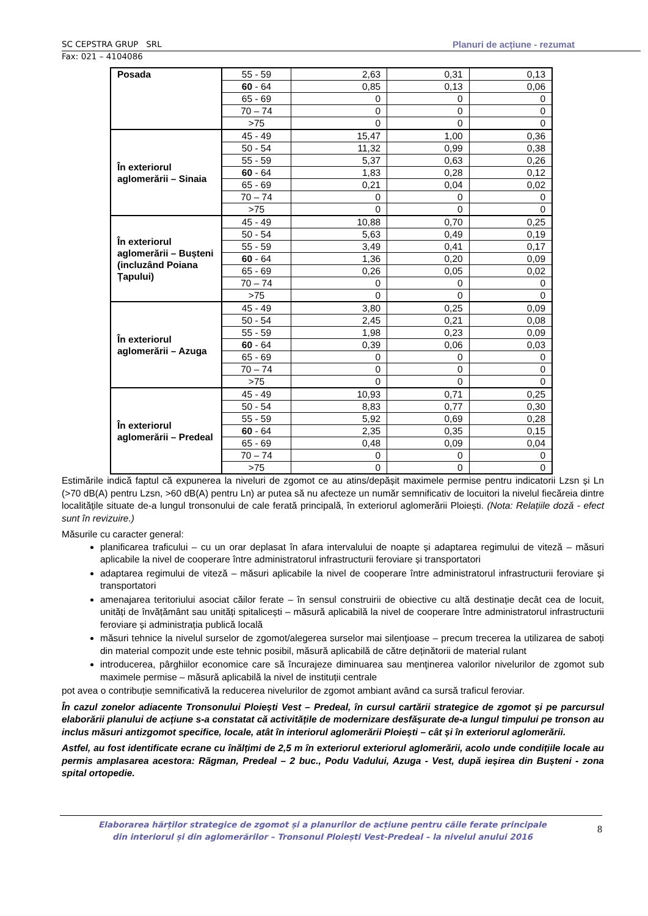SC CEPSTRA GRUP SRL Planuri de acțiune - rezumat
Fax: 021 – 4104086
| Posada | 55 - 59 | 2,63 | 0,31 | 0,13 |
| | 60 - 64 | 0,85 | 0,13 | 0,06 |
| | 65 - 69 | 0 | 0 | 0 |
| | 70 – 74 | 0 | 0 | 0 |
| | >75 | 0 | 0 | 0 |
| În exteriorul aglomerării – Sinaia | 45 - 49 | 15,47 | 1,00 | 0,36 |
| | 50 - 54 | 11,32 | 0,99 | 0,38 |
| | 55 - 59 | 5,37 | 0,63 | 0,26 |
| | 60 - 64 | 1,83 | 0,28 | 0,12 |
| | 65 - 69 | 0,21 | 0,04 | 0,02 |
| | 70 – 74 | 0 | 0 | 0 |
| | >75 | 0 | 0 | 0 |
| În exteriorul aglomerării – Bușteni (incluzând Poiana Țapului) | 45 - 49 | 10,88 | 0,70 | 0,25 |
| | 50 - 54 | 5,63 | 0,49 | 0,19 |
| | 55 - 59 | 3,49 | 0,41 | 0,17 |
| | 60 - 64 | 1,36 | 0,20 | 0,09 |
| | 65 - 69 | 0,26 | 0,05 | 0,02 |
| | 70 – 74 | 0 | 0 | 0 |
| | >75 | 0 | 0 | 0 |
| În exteriorul aglomerării – Azuga | 45 - 49 | 3,80 | 0,25 | 0,09 |
| | 50 - 54 | 2,45 | 0,21 | 0,08 |
| | 55 - 59 | 1,98 | 0,23 | 0,09 |
| | 60 - 64 | 0,39 | 0,06 | 0,03 |
| | 65 - 69 | 0 | 0 | 0 |
| | 70 – 74 | 0 | 0 | 0 |
| | >75 | 0 | 0 | 0 |
| În exteriorul aglomerării – Predeal | 45 - 49 | 10,93 | 0,71 | 0,25 |
| | 50 - 54 | 8,83 | 0,77 | 0,30 |
| | 55 - 59 | 5,92 | 0,69 | 0,28 |
| | 60 - 64 | 2,35 | 0,35 | 0,15 |
| | 65 - 69 | 0,48 | 0,09 | 0,04 |
| | 70 – 74 | 0 | 0 | 0 |
| | >75 | 0 | 0 | 0 |
Estimările indică faptul că expunerea la niveluri de zgomot ce au atins/depășit maximele permise pentru indicatorii Lzsn și Ln (>70 dB(A) pentru Lzsn, >60 dB(A) pentru Ln) ar putea să nu afecteze un număr semnificativ de locuitori la nivelul fiecăreia dintre localitățile situate de-a lungul tronsonului de cale ferată principală, în exteriorul aglomerării Ploiești. (Nota: Relațiile doză - efect sunt în revizuire.)
Măsurile cu caracter general:
planificarea traficului – cu un orar deplasat în afara intervalului de noapte și adaptarea regimului de viteză – măsuri aplicabile la nivel de cooperare între administratorul infrastructurii feroviare și transportatori
adaptarea regimului de viteză – măsuri aplicabile la nivel de cooperare între administratorul infrastructurii feroviare și transportatori
amenajarea teritoriului asociat căilor ferate – în sensul construirii de obiective cu altă destinație decât cea de locuit, unități de învățământ sau unități spitalicești – măsură aplicabilă la nivel de cooperare între administratorul infrastructurii feroviare și administrația publică locală
măsuri tehnice la nivelul surselor de zgomot/alegerea surselor mai silenţioase – precum trecerea la utilizarea de saboți din material compozit unde este tehnic posibil, măsură aplicabilă de către deținătorii de material rulant
introducerea, pârghiilor economice care să încurajeze diminuarea sau menţinerea valorilor nivelurilor de zgomot sub maximele permise – măsură aplicabilă la nivel de instituții centrale
pot avea o contribuție semnificativă la reducerea nivelurilor de zgomot ambiant având ca sursă traficul feroviar.
În cazul zonelor adiacente Tronsonului Ploiești Vest – Predeal, în cursul cartării strategice de zgomot și pe parcursul elaborării planului de acțiune s-a constatat că activitățile de modernizare desfășurate de-a lungul timpului pe tronson au inclus măsuri antizgomot specifice, locale, atât în interiorul aglomerării Ploiești – cât și în exteriorul aglomerării.
Astfel, au fost identificate ecrane cu înălțimi de 2,5 m în exteriorul exteriorul aglomerării, acolo unde condițiile locale au permis amplasarea acestora: Rãgman, Predeal – 2 buc., Podu Vadului, Azuga - Vest, după ieșirea din Bușteni - zona spital ortopedie.
Elaborarea hărților strategice de zgomot și a planurilor de acțiune pentru căile ferate principale
din interiorul și din aglomerărilor – Tronsonul Ploiești Vest-Predeal – la nivelul anului 2016
8